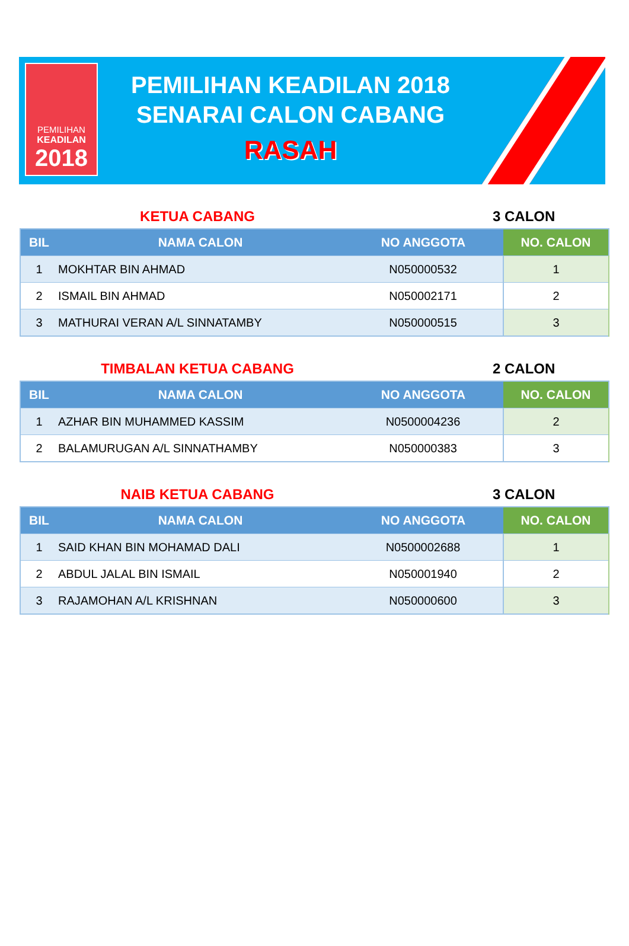PEMILIHAN
KEADILAN
2018
PEMILIHAN KEADILAN 2018
SENARAI CALON CABANG
RASAH
KETUA CABANG 3 CALON
| BIL | NAMA CALON | NO ANGGOTA | NO. CALON |
| --- | --- | --- | --- |
| 1 | MOKHTAR BIN AHMAD | N050000532 | 1 |
| 2 | ISMAIL BIN AHMAD | N050002171 | 2 |
| 3 | MATHURAI VERAN A/L SINNATAMBY | N050000515 | 3 |
TIMBALAN KETUA CABANG 2 CALON
| BIL | NAMA CALON | NO ANGGOTA | NO. CALON |
| --- | --- | --- | --- |
| 1 | AZHAR BIN MUHAMMED KASSIM | N0500004236 | 2 |
| 2 | BALAMURUGAN A/L SINNATHAMBY | N050000383 | 3 |
NAIB KETUA CABANG 3 CALON
| BIL | NAMA CALON | NO ANGGOTA | NO. CALON |
| --- | --- | --- | --- |
| 1 | SAID KHAN BIN MOHAMAD DALI | N0500002688 | 1 |
| 2 | ABDUL JALAL BIN ISMAIL | N050001940 | 2 |
| 3 | RAJAMOHAN A/L KRISHNAN | N050000600 | 3 |